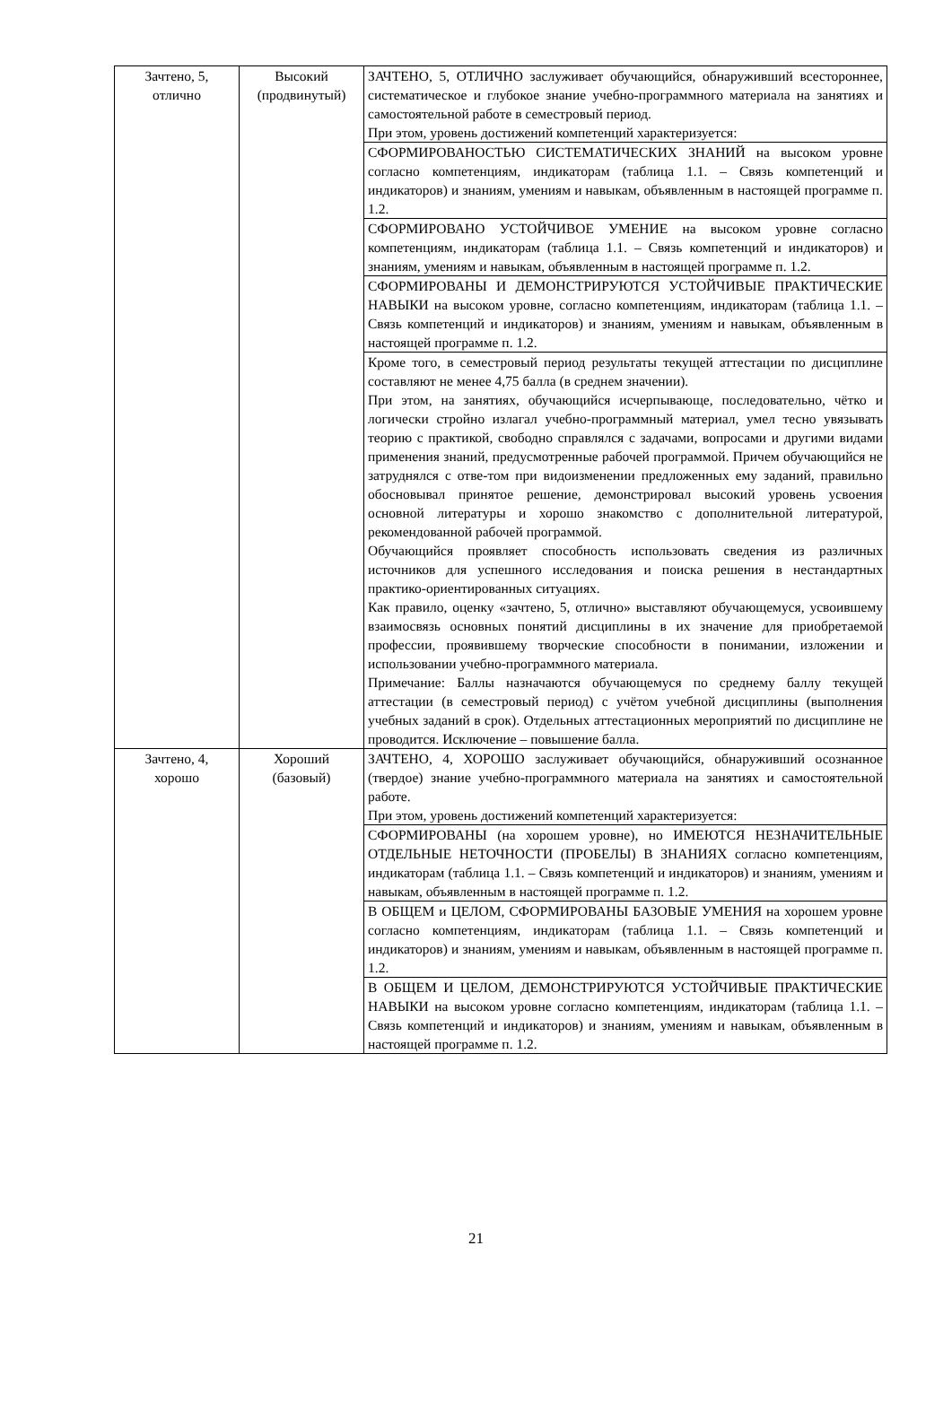| Зачтено, 5, отлично | Высокий (продвинутый) | ЗАЧТЕНО, 5, ОТЛИЧНО заслуживает обучающийся, обнаруживший всестороннее, систематическое и глубокое знание учебно-программного материала на занятиях и самостоятельной работе в семестровый период. При этом, уровень достижений компетенций характеризуется: |
| | | СФОРМИРОВАНОСТЬЮ СИСТЕМАТИЧЕСКИХ ЗНАНИЙ на высоком уровне согласно компетенциям, индикаторам (таблица 1.1. – Связь компетенций и индикаторов) и знаниям, умениям и навыкам, объявленным в настоящей программе п. 1.2. |
| | | СФОРМИРОВАНО УСТОЙЧИВОЕ УМЕНИЕ на высоком уровне согласно компетенциям, индикаторам (таблица 1.1. – Связь компетенций и индикаторов) и знаниям, умениям и навыкам, объявленным в настоящей программе п. 1.2. |
| | | СФОРМИРОВАНЫ И ДЕМОНСТРИРУЮТСЯ УСТОЙЧИВЫЕ ПРАКТИЧЕСКИЕ НАВЫКИ на высоком уровне, согласно компетенциям, индикаторам (таблица 1.1. – Связь компетенций и индикаторов) и знаниям, умениям и навыкам, объявленным в настоящей программе п. 1.2. |
| | | Кроме того, в семестровый период результаты текущей аттестации по дисциплине составляют не менее 4,75 балла (в среднем значении). При этом, на занятиях, обучающийся исчерпывающе, последовательно, чётко и логически стройно излагал учебно-программный материал, умел тесно увязывать теорию с практикой, свободно справлялся с задачами, вопросами и другими видами применения знаний, предусмотренные рабочей программой. Причем обучающийся не затруднялся с отве-том при видоизменении предложенных ему заданий, правильно обосновывал принятое решение, демонстрировал высокий уровень усвоения основной литературы и хорошо знакомство с дополнительной литературой, рекомендованной рабочей программой. Обучающийся проявляет способность использовать сведения из различных источников для успешного исследования и поиска решения в нестандартных практико-ориентированных ситуациях. Как правило, оценку «зачтено, 5, отлично» выставляют обучающемуся, усвоившему взаимосвязь основных понятий дисциплины в их значение для приобретаемой профессии, проявившему творческие способности в понимании, изложении и использовании учебно-программного материала. Примечание: Баллы назначаются обучающемуся по среднему баллу текущей аттестации (в семестровый период) с учётом учебной дисциплины (выполнения учебных заданий в срок). Отдельных аттестационных мероприятий по дисциплине не проводится. Исключение – повышение балла. |
| Зачтено, 4, хорошо | Хороший (базовый) | ЗАЧТЕНО, 4, ХОРОШО заслуживает обучающийся, обнаруживший осознанное (твердое) знание учебно-программного материала на занятиях и самостоятельной работе. При этом, уровень достижений компетенций характеризуется: |
| | | СФОРМИРОВАНЫ (на хорошем уровне), но ИМЕЮТСЯ НЕЗНАЧИТЕЛЬНЫЕ ОТДЕЛЬНЫЕ НЕТОЧНОСТИ (ПРОБЕЛЫ) В ЗНАНИЯХ согласно компетенциям, индикаторам (таблица 1.1. – Связь компетенций и индикаторов) и знаниям, умениям и навыкам, объявленным в настоящей программе п. 1.2. |
| | | В ОБЩЕМ и ЦЕЛОМ, СФОРМИРОВАНЫ БАЗОВЫЕ УМЕНИЯ на хорошем уровне согласно компетенциям, индикаторам (таблица 1.1. – Связь компетенций и индикаторов) и знаниям, умениям и навыкам, объявленным в настоящей программе п. 1.2. |
| | | В ОБЩЕМ И ЦЕЛОМ, ДЕМОНСТРИРУЮТСЯ УСТОЙЧИВЫЕ ПРАКТИЧЕСКИЕ НАВЫКИ на высоком уровне согласно компетенциям, индикаторам (таблица 1.1. – Связь компетенций и индикаторов) и знаниям, умениям и навыкам, объявленным в настоящей программе п. 1.2. |
21